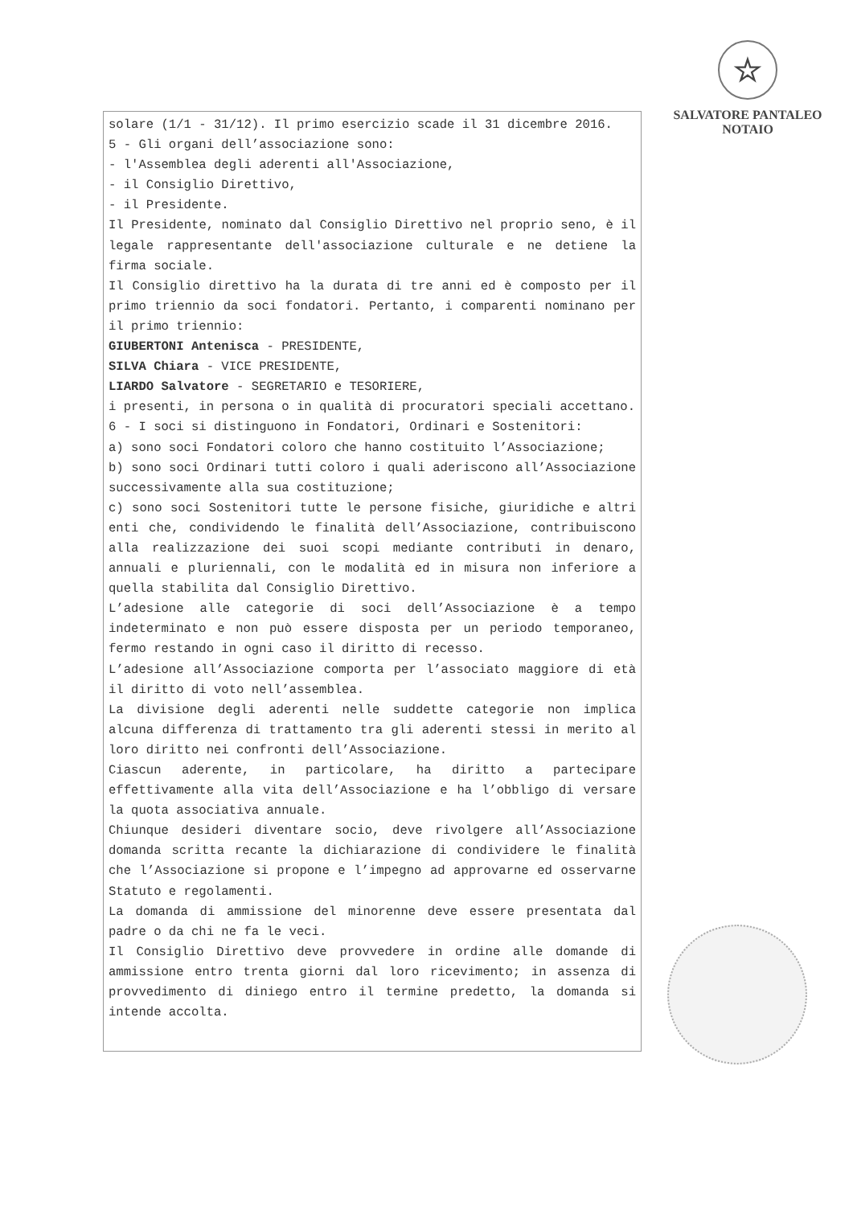☆
SALVATORE PANTALEO
NOTAIO
solare (1/1 - 31/12). Il primo esercizio scade il 31 dicembre 2016.
5 - Gli organi dell’associazione sono:
- l'Assemblea degli aderenti all'Associazione,
- il Consiglio Direttivo,
- il Presidente.
Il Presidente, nominato dal Consiglio Direttivo nel proprio seno, è il legale rappresentante dell'associazione culturale e ne detiene la firma sociale.
Il Consiglio direttivo ha la durata di tre anni ed è composto per il primo triennio da soci fondatori. Pertanto, i comparenti nominano per il primo triennio:
GIUBERTONI Antenisca - PRESIDENTE,
SILVA Chiara - VICE PRESIDENTE,
LIARDO Salvatore - SEGRETARIO e TESORIERE,
i presenti, in persona o in qualità di procuratori speciali accettano.
6 - I soci si distinguono in Fondatori, Ordinari e Sostenitori:
a) sono soci Fondatori coloro che hanno costituito l’Associazione;
b) sono soci Ordinari tutti coloro i quali aderiscono all’Associazione successivamente alla sua costituzione;
c) sono soci Sostenitori tutte le persone fisiche, giuridiche e altri enti che, condividendo le finalità dell’Associazione, contribuiscono alla realizzazione dei suoi scopi mediante contributi in denaro, annuali e pluriennali, con le modalità ed in misura non inferiore a quella stabilita dal Consiglio Direttivo.
L’adesione alle categorie di soci dell’Associazione è a tempo indeterminato e non può essere disposta per un periodo temporaneo, fermo restando in ogni caso il diritto di recesso.
L’adesione all’Associazione comporta per l’associato maggiore di età il diritto di voto nell’assemblea.
La divisione degli aderenti nelle suddette categorie non implica alcuna differenza di trattamento tra gli aderenti stessi in merito al loro diritto nei confronti dell’Associazione.
Ciascun aderente, in particolare, ha diritto a partecipare effettivamente alla vita dell’Associazione e ha l’obbligo di versare la quota associativa annuale.
Chiunque desideri diventare socio, deve rivolgere all’Associazione domanda scritta recante la dichiarazione di condividere le finalità che l’Associazione si propone e l’impegno ad approvarne ed osservarne Statuto e regolamenti.
La domanda di ammissione del minorenne deve essere presentata dal padre o da chi ne fa le veci.
Il Consiglio Direttivo deve provvedere in ordine alle domande di ammissione entro trenta giorni dal loro ricevimento; in assenza di provvedimento di diniego entro il termine predetto, la domanda si intende accolta.